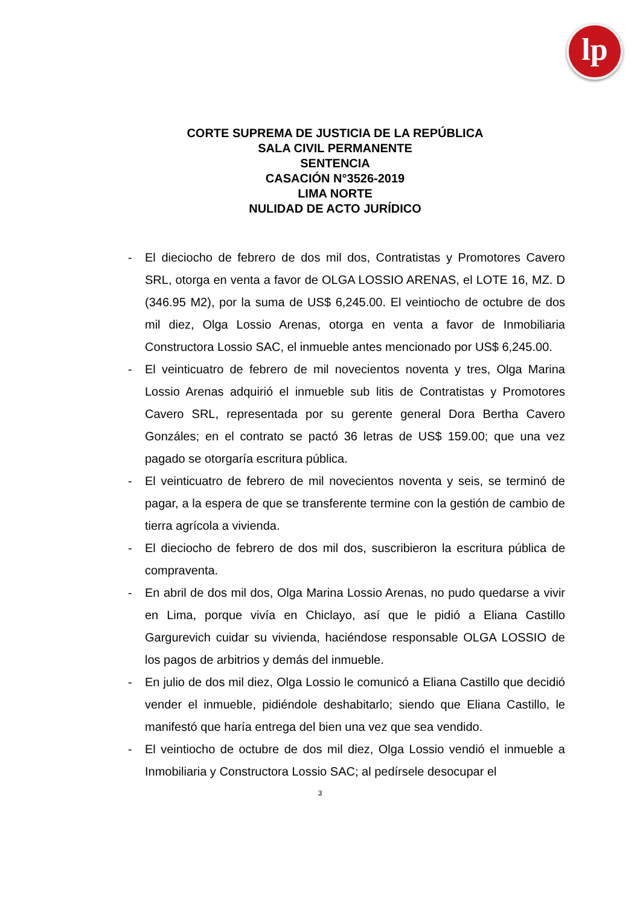lp
CORTE SUPREMA DE JUSTICIA DE LA REPÚBLICA
SALA CIVIL PERMANENTE
SENTENCIA
CASACIÓN N°3526-2019
LIMA NORTE
NULIDAD DE ACTO JURÍDICO
- El dieciocho de febrero de dos mil dos, Contratistas y Promotores Cavero SRL, otorga en venta a favor de OLGA LOSSIO ARENAS, el LOTE 16, MZ. D (346.95 M2), por la suma de US$ 6,245.00. El veintiocho de octubre de dos mil diez, Olga Lossio Arenas, otorga en venta a favor de Inmobiliaria Constructora Lossio SAC, el inmueble antes mencionado por US$ 6,245.00.
- El veinticuatro de febrero de mil novecientos noventa y tres, Olga Marina Lossio Arenas adquirió el inmueble sub litis de Contratistas y Promotores Cavero SRL, representada por su gerente general Dora Bertha Cavero Gonzáles; en el contrato se pactó 36 letras de US$ 159.00; que una vez pagado se otorgaría escritura pública.
- El veinticuatro de febrero de mil novecientos noventa y seis, se terminó de pagar, a la espera de que se transferente termine con la gestión de cambio de tierra agrícola a vivienda.
- El dieciocho de febrero de dos mil dos, suscribieron la escritura pública de compraventa.
- En abril de dos mil dos, Olga Marina Lossio Arenas, no pudo quedarse a vivir en Lima, porque vivía en Chiclayo, así que le pidió a Eliana Castillo Gargurevich cuidar su vivienda, haciéndose responsable OLGA LOSSIO de los pagos de arbitrios y demás del inmueble.
- En julio de dos mil diez, Olga Lossio le comunicó a Eliana Castillo que decidió vender el inmueble, pidiéndole deshabitarlo; siendo que Eliana Castillo, le manifestó que haría entrega del bien una vez que sea vendido.
- El veintiocho de octubre de dos mil diez, Olga Lossio vendió el inmueble a Inmobiliaria y Constructora Lossio SAC; al pedírsele desocupar el
3